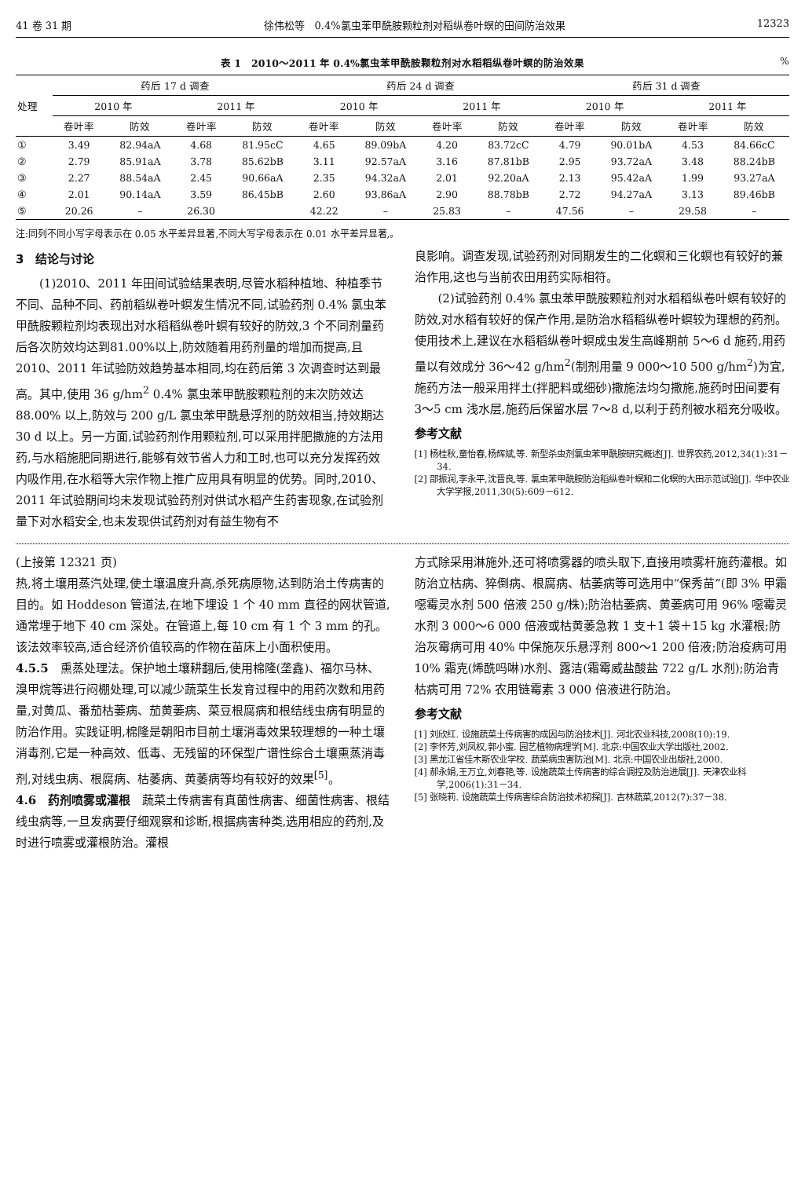41 卷 31 期 徐伟松等　0.4%氯虫苯甲酰胺颗粒剂对稻纵卷叶螟的田间防治效果 12323
表 1　2010～2011 年 0.4%氯虫苯甲酰胺颗粒剂对水稻稻纵卷叶螟的防治效果%
| 处理 | 药后 17 d 调查 | | | | 药后 24 d 调查 | | | | 药后 31 d 调查 | | | |
| --- | --- | --- | --- | --- | --- | --- | --- | --- | --- | --- | --- | --- |
| | 2010 年 | | 2011 年 | | 2010 年 | | 2011 年 | | 2010 年 | | 2011 年 | |
| | 卷叶率 | 防效 | 卷叶率 | 防效 | 卷叶率 | 防效 | 卷叶率 | 防效 | 卷叶率 | 防效 | 卷叶率 | 防效 |
| ① | 3.49 | 82.94aA | 4.68 | 81.95cC | 4.65 | 89.09bA | 4.20 | 83.72cC | 4.79 | 90.01bA | 4.53 | 84.66cC |
| ② | 2.79 | 85.91aA | 3.78 | 85.62bB | 3.11 | 92.57aA | 3.16 | 87.81bB | 2.95 | 93.72aA | 3.48 | 88.24bB |
| ③ | 2.27 | 88.54aA | 2.45 | 90.66aA | 2.35 | 94.32aA | 2.01 | 92.20aA | 2.13 | 95.42aA | 1.99 | 93.27aA |
| ④ | 2.01 | 90.14aA | 3.59 | 86.45bB | 2.60 | 93.86aA | 2.90 | 88.78bB | 2.72 | 94.27aA | 3.13 | 89.46bB |
| ⑤ | 20.26 | – | 26.30 | | 42.22 | – | 25.83 | – | 47.56 | – | 29.58 | – |
注:同列不同小写字母表示在 0.05 水平差异显著,不同大写字母表示在 0.01 水平差异显著,。
3　结论与讨论
(1)2010、2011 年田间试验结果表明,尽管水稻种植地、种植季节不同、品种不同、药前稻纵卷叶螟发生情况不同,试验药剂 0.4% 氯虫苯甲酰胺颗粒剂均表现出对水稻稻纵卷叶螟有较好的防效,3 个不同剂量药后各次防效均达到81.00%以上,防效随着用药剂量的增加而提高,且 2010、2011 年试验防效趋势基本相同,均在药后第 3 次调查时达到最高。其中,使用 36 g/hm<sup>2</sup> 0.4% 氯虫苯甲酰胺颗粒剂的末次防效达 88.00% 以上,防效与 200 g/L 氯虫苯甲酰悬浮剂的防效相当,持效期达 30 d 以上。另一方面,试验药剂作用颗粒剂,可以采用拌肥撒施的方法用药,与水稻施肥同期进行,能够有效节省人力和工时,也可以充分发挥药效内吸作用,在水稻等大宗作物上推广应用具有明显的优势。同时,2010、2011 年试验期间均未发现试验药剂对供试水稻产生药害现象,在试验剂量下对水稻安全,也未发现供试药剂对有益生物有不
良影响。调查发现,试验药剂对同期发生的二化螟和三化螟也有较好的兼治作用,这也与当前农田用药实际相符。
(2)试验药剂 0.4% 氯虫苯甲酰胺颗粒剂对水稻稻纵卷叶螟有较好的防效,对水稻有较好的保产作用,是防治水稻稻纵卷叶螟较为理想的药剂。使用技术上,建议在水稻稻纵卷叶螟成虫发生高峰期前 5～6 d 施药,用药量以有效成分 36～42 g/hm<sup>2</sup>(制剂用量 9 000～10 500 g/hm<sup>2</sup>)为宜,施药方法一般采用拌土(拌肥料或细砂)撒施法均匀撒施,施药时田间要有 3～5 cm 浅水层,施药后保留水层 7～8 d,以利于药剂被水稻充分吸收。
参考文献
[1] 杨桂秋,童怡春,杨辉斌,等. 新型杀虫剂氯虫苯甲酰胺研究概述[J]. 世界农药,2012,34(1):31－34.
[2] 邵振润,李永平,沈晋良,等. 氯虫苯甲酰胺防治稻纵卷叶螟和二化螟的大田示范试验[J]. 华中农业大学学报,2011,30(5):609－612.
(上接第 12321 页)
热,将土壤用蒸汽处理,使土壤温度升高,杀死病原物,达到防治土传病害的目的。如 Hoddeson 管道法,在地下埋设 1 个 40 mm 直径的网状管道,通常埋于地下 40 cm 深处。在管道上,每 10 cm 有 1 个 3 mm 的孔。该法效率较高,适合经济价值较高的作物在苗床上小面积使用。
4.5.5　熏蒸处理法。保护地土壤耕翻后,使用棉隆(垄鑫)、福尔马林、溴甲烷等进行闷棚处理,可以减少蔬菜生长发育过程中的用药次数和用药量,对黄瓜、番茄枯萎病、茄黄萎病、菜豆根腐病和根结线虫病有明显的防治作用。实践证明,棉隆是朝阳市目前土壤消毒效果较理想的一种土壤消毒剂,它是一种高效、低毒、无残留的环保型广谱性综合土壤熏蒸消毒剂,对线虫病、根腐病、枯萎病、黄萎病等均有较好的效果<sup>[5]</sup>。
4.6　药剂喷雾或灌根　蔬菜土传病害有真菌性病害、细菌性病害、根结线虫病等,一旦发病要仔细观察和诊断,根据病害种类,选用相应的药剂,及时进行喷雾或灌根防治。灌根
方式除采用淋施外,还可将喷雾器的喷头取下,直接用喷雾杆施药灌根。如防治立枯病、猝倒病、根腐病、枯萎病等可选用中“保秀苗”(即 3% 甲霜噁霉灵水剂 500 倍液 250 g/株);防治枯萎病、黄萎病可用 96% 噁霉灵水剂 3 000～6 000 倍液或枯黄萎急救 1 支＋1 袋＋15 kg 水灌根;防治灰霉病可用 40% 中保施灰乐悬浮剂 800～1 200 倍液;防治疫病可用 10% 霜克(烯酰吗啉)水剂、露洁(霜霉威盐酸盐 722 g/L 水剂);防治青枯病可用 72% 农用链霉素 3 000 倍液进行防治。
参考文献
[1] 刘欣红. 设施蔬菜土传病害的成因与防治技术[J]. 河北农业科技,2008(10):19.
[2] 李怀芳,刘凤权,郭小蜜. 园艺植物病理学[M]. 北京:中国农业大学出版社,2002.
[3] 黑龙江省佳木斯农业学校. 蔬菜病虫害防治[M]. 北京:中国农业出版社,2000.
[4] 郝永娟,王万立,刘春艳,等. 设施蔬菜土传病害的综合调控及防治进展[J]. 天津农业科学,2006(1):31－34.
[5] 张晓莉. 设施蔬菜土传病害综合防治技术初探[J]. 吉林蔬菜,2012(7):37－38.